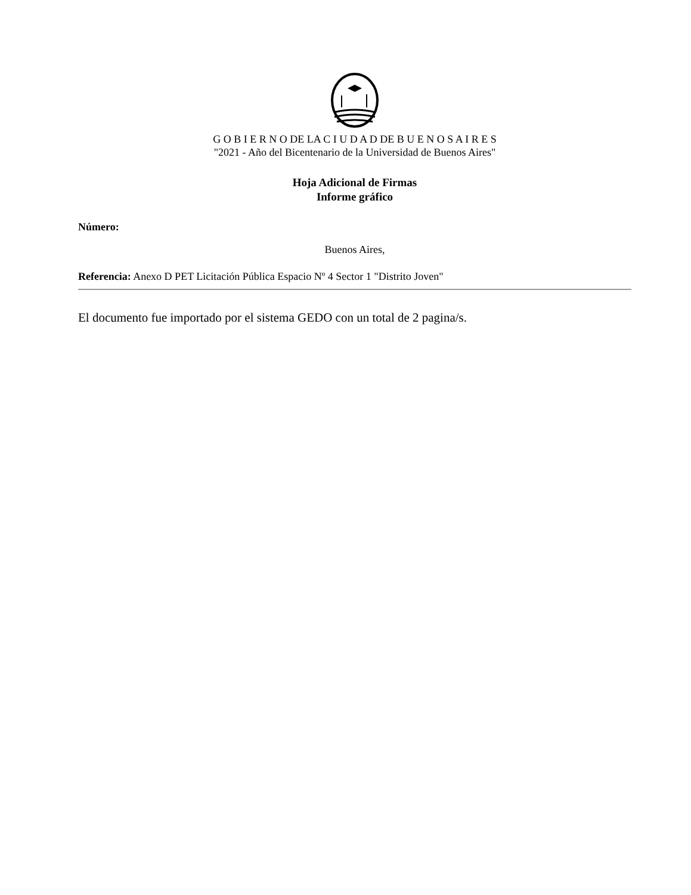G O B I E R N O DE LA C I U D A D DE B U E N O S A I R E S
"2021 - Año del Bicentenario de la Universidad de Buenos Aires"
Hoja Adicional de Firmas
Informe gráfico
Número:
Buenos Aires,
Referencia: Anexo D PET Licitación Pública Espacio Nº 4 Sector 1 "Distrito Joven"
El documento fue importado por el sistema GEDO con un total de 2 pagina/s.